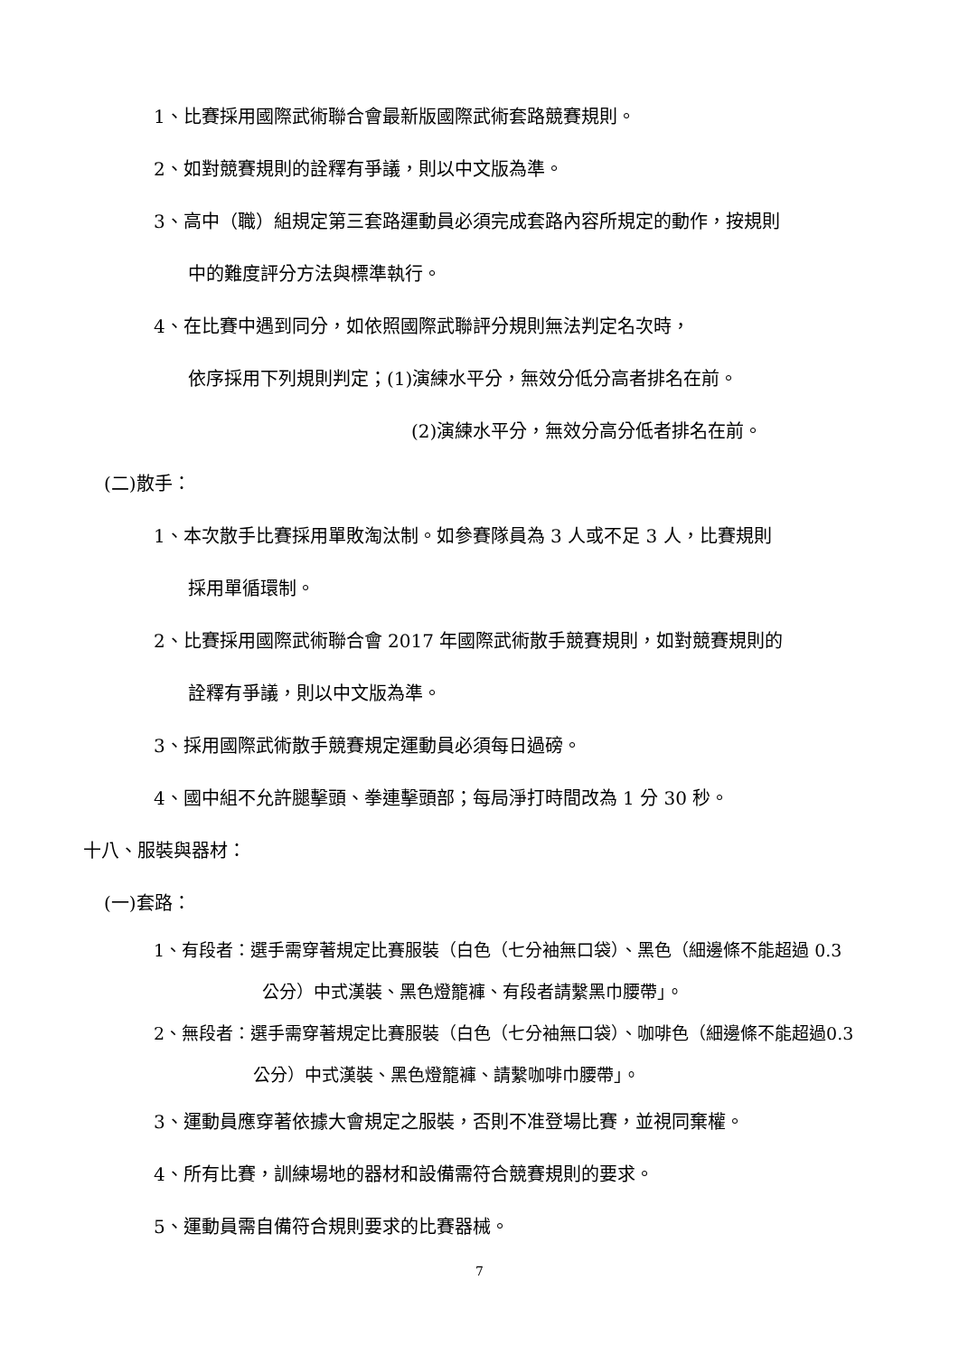1、比賽採用國際武術聯合會最新版國際武術套路競賽規則。
2、如對競賽規則的詮釋有爭議，則以中文版為準。
3、高中（職）組規定第三套路運動員必須完成套路內容所規定的動作，按規則
中的難度評分方法與標準執行。
4、在比賽中遇到同分，如依照國際武聯評分規則無法判定名次時，
依序採用下列規則判定；(1)演練水平分，無效分低分高者排名在前。
(2)演練水平分，無效分高分低者排名在前。
(二)散手：
1、本次散手比賽採用單敗淘汰制。如參賽隊員為 3 人或不足 3 人，比賽規則
採用單循環制。
2、比賽採用國際武術聯合會 2017 年國際武術散手競賽規則，如對競賽規則的
詮釋有爭議，則以中文版為準。
3、採用國際武術散手競賽規定運動員必須每日過磅。
4、國中組不允許腿擊頭、拳連擊頭部；每局淨打時間改為 1 分 30 秒。
十八、服裝與器材：
(一)套路：
1、有段者：選手需穿著規定比賽服裝（白色（七分袖無口袋）、黑色（細邊條不能超過 0.3
公分）中式漢裝、黑色燈籠褲、有段者請繫黑巾腰帶」。
2、無段者：選手需穿著規定比賽服裝（白色（七分袖無口袋）、咖啡色（細邊條不能超過0.3
公分）中式漢裝、黑色燈籠褲、請繫咖啡巾腰帶」。
3、運動員應穿著依據大會規定之服裝，否則不准登場比賽，並視同棄權。
4、所有比賽，訓練場地的器材和設備需符合競賽規則的要求。
5、運動員需自備符合規則要求的比賽器械。
7